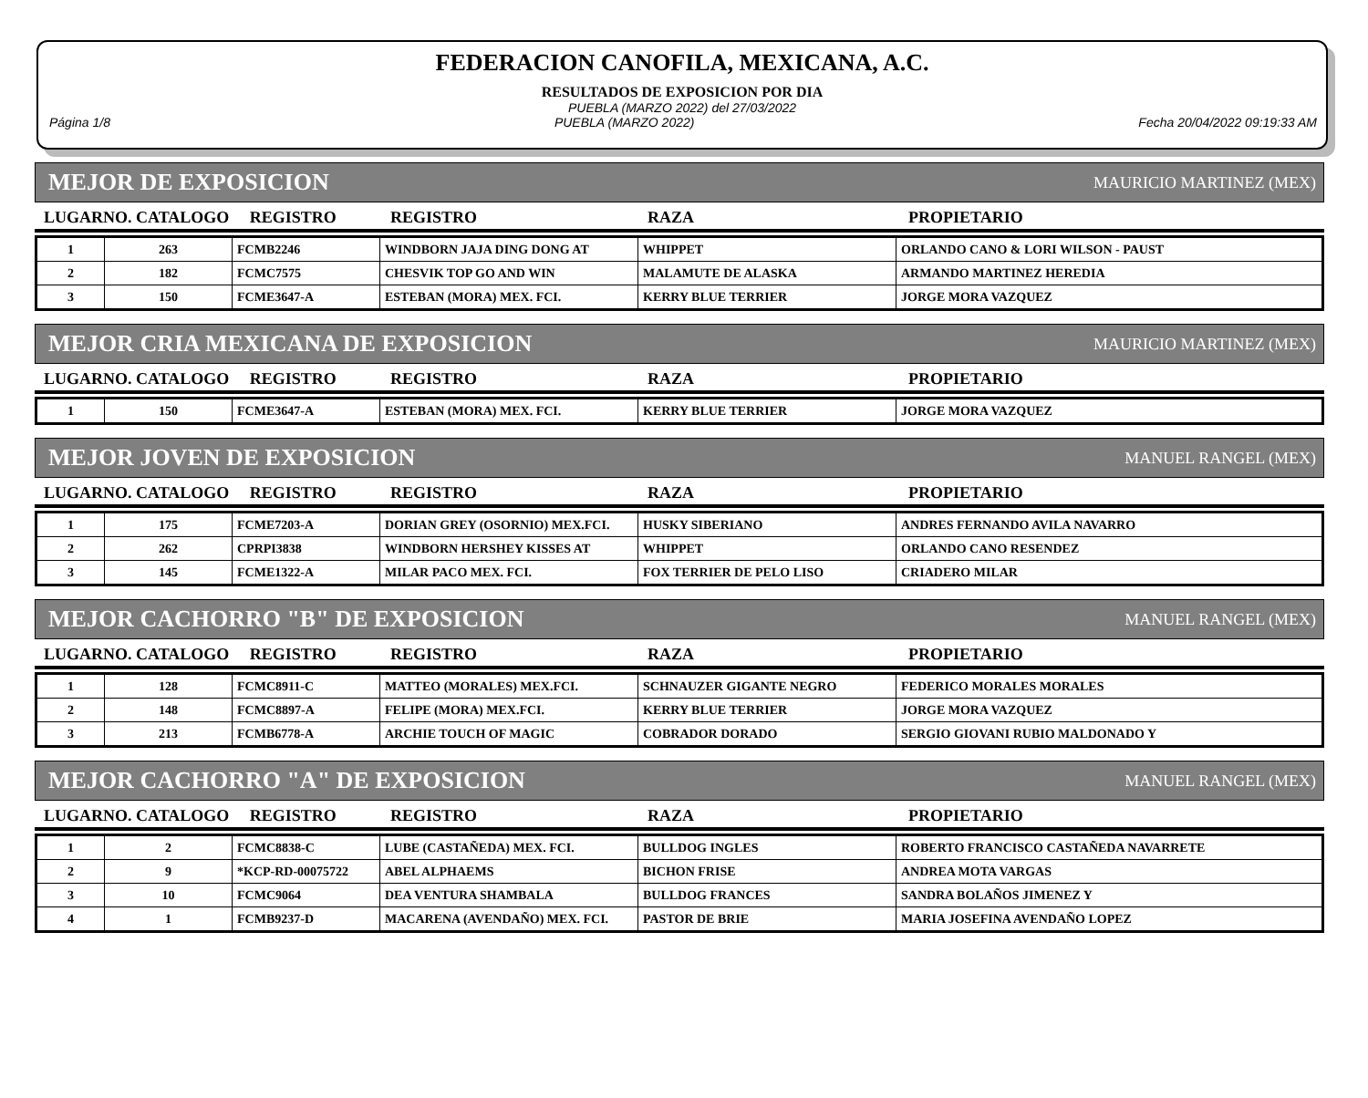FEDERACION CANOFILA, MEXICANA, A.C.
RESULTADOS DE EXPOSICION POR DIA
PUEBLA (MARZO 2022) del 27/03/2022
Página 1/8 PUEBLA (MARZO 2022) Fecha 20/04/2022 09:19:33 AM
MEJOR DE EXPOSICION MAURICIO MARTINEZ (MEX)
LUGARNO. CATALOGO REGISTRO REGISTRO RAZA PROPIETARIO
| 1 | 263 | FCMB2246 | WINDBORN JAJA DING DONG AT | WHIPPET | ORLANDO CANO & LORI WILSON - PAUST |
| 2 | 182 | FCMC7575 | CHESVIK TOP GO AND WIN | MALAMUTE DE ALASKA | ARMANDO MARTINEZ HEREDIA |
| 3 | 150 | FCME3647-A | ESTEBAN (MORA) MEX. FCI. | KERRY BLUE TERRIER | JORGE MORA VAZQUEZ |
MEJOR CRIA MEXICANA DE EXPOSICION MAURICIO MARTINEZ (MEX)
LUGARNO. CATALOGO REGISTRO REGISTRO RAZA PROPIETARIO
| 1 | 150 | FCME3647-A | ESTEBAN (MORA) MEX. FCI. | KERRY BLUE TERRIER | JORGE MORA VAZQUEZ |
MEJOR JOVEN DE EXPOSICION MANUEL RANGEL (MEX)
LUGARNO. CATALOGO REGISTRO REGISTRO RAZA PROPIETARIO
| 1 | 175 | FCME7203-A | DORIAN GREY (OSORNIO) MEX.FCI. | HUSKY SIBERIANO | ANDRES FERNANDO AVILA NAVARRO |
| 2 | 262 | CPRPI3838 | WINDBORN HERSHEY KISSES AT | WHIPPET | ORLANDO CANO RESENDEZ |
| 3 | 145 | FCME1322-A | MILAR PACO MEX. FCI. | FOX TERRIER DE PELO LISO | CRIADERO MILAR |
MEJOR CACHORRO "B" DE EXPOSICION MANUEL RANGEL (MEX)
LUGARNO. CATALOGO REGISTRO REGISTRO RAZA PROPIETARIO
| 1 | 128 | FCMC8911-C | MATTEO (MORALES) MEX.FCI. | SCHNAUZER GIGANTE NEGRO | FEDERICO MORALES MORALES |
| 2 | 148 | FCMC8897-A | FELIPE (MORA) MEX.FCI. | KERRY BLUE TERRIER | JORGE MORA VAZQUEZ |
| 3 | 213 | FCMB6778-A | ARCHIE TOUCH OF MAGIC | COBRADOR DORADO | SERGIO GIOVANI RUBIO MALDONADO Y |
MEJOR CACHORRO "A" DE EXPOSICION MANUEL RANGEL (MEX)
LUGARNO. CATALOGO REGISTRO REGISTRO RAZA PROPIETARIO
| 1 | 2 | FCMC8838-C | LUBE (CASTAÑEDA) MEX. FCI. | BULLDOG INGLES | ROBERTO FRANCISCO CASTAÑEDA NAVARRETE |
| 2 | 9 | *KCP-RD-00075722 | ABEL ALPHAEMS | BICHON FRISE | ANDREA MOTA VARGAS |
| 3 | 10 | FCMC9064 | DEA VENTURA SHAMBALA | BULLDOG FRANCES | SANDRA BOLAÑOS JIMENEZ Y |
| 4 | 1 | FCMB9237-D | MACARENA (AVENDAÑO) MEX. FCI. | PASTOR DE BRIE | MARIA JOSEFINA AVENDAÑO LOPEZ |